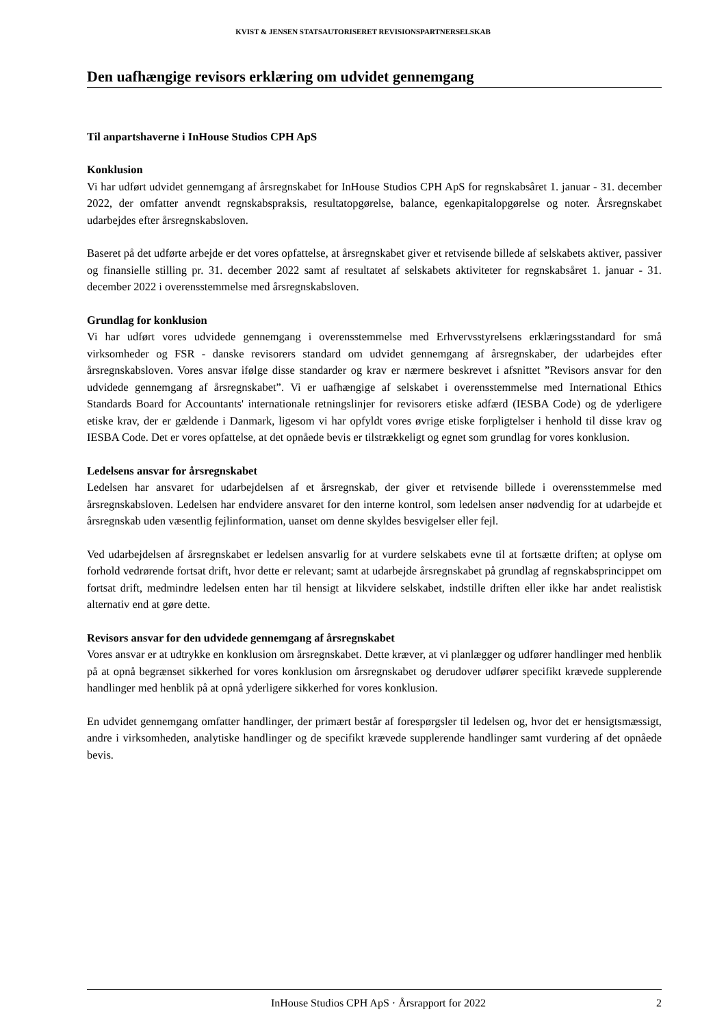KVIST & JENSEN STATSAUTORISERET REVISIONSPARTNERSELSKAB
Den uafhængige revisors erklæring om udvidet gennemgang
Til anpartshaverne i InHouse Studios CPH ApS
Konklusion
Vi har udført udvidet gennemgang af årsregnskabet for InHouse Studios CPH ApS for regnskabsåret 1. januar - 31. december 2022, der omfatter anvendt regnskabspraksis, resultatopgørelse, balance, egenkapitalopgørelse og noter. Årsregnskabet udarbejdes efter årsregnskabsloven.
Baseret på det udførte arbejde er det vores opfattelse, at årsregnskabet giver et retvisende billede af selskabets aktiver, passiver og finansielle stilling pr. 31. december 2022 samt af resultatet af selskabets aktiviteter for regnskabsåret 1. januar - 31. december 2022 i overensstemmelse med årsregnskabsloven.
Grundlag for konklusion
Vi har udført vores udvidede gennemgang i overensstemmelse med Erhvervsstyrelsens erklæringsstandard for små virksomheder og FSR - danske revisorers standard om udvidet gennemgang af årsregnskaber, der udarbejdes efter årsregnskabsloven. Vores ansvar ifølge disse standarder og krav er nærmere beskrevet i afsnittet ”Revisors ansvar for den udvidede gennemgang af årsregnskabet”. Vi er uafhængige af selskabet i overensstemmelse med International Ethics Standards Board for Accountants' internationale retningslinjer for revisorers etiske adfærd (IESBA Code) og de yderligere etiske krav, der er gældende i Danmark, ligesom vi har opfyldt vores øvrige etiske forpligtelser i henhold til disse krav og IESBA Code. Det er vores opfattelse, at det opnåede bevis er tilstrækkeligt og egnet som grundlag for vores konklusion.
Ledelsens ansvar for årsregnskabet
Ledelsen har ansvaret for udarbejdelsen af et årsregnskab, der giver et retvisende billede i overensstemmelse med årsregnskabsloven. Ledelsen har endvidere ansvaret for den interne kontrol, som ledelsen anser nødvendig for at udarbejde et årsregnskab uden væsentlig fejlinformation, uanset om denne skyldes besvigelser eller fejl.
Ved udarbejdelsen af årsregnskabet er ledelsen ansvarlig for at vurdere selskabets evne til at fortsætte driften; at oplyse om forhold vedrørende fortsat drift, hvor dette er relevant; samt at udarbejde årsregnskabet på grundlag af regnskabsprincippet om fortsat drift, medmindre ledelsen enten har til hensigt at likvidere selskabet, indstille driften eller ikke har andet realistisk alternativ end at gøre dette.
Revisors ansvar for den udvidede gennemgang af årsregnskabet
Vores ansvar er at udtrykke en konklusion om årsregnskabet. Dette kræver, at vi planlægger og udfører handlinger med henblik på at opnå begrænset sikkerhed for vores konklusion om årsregnskabet og derudover udfører specifikt krævede supplerende handlinger med henblik på at opnå yderligere sikkerhed for vores konklusion.
En udvidet gennemgang omfatter handlinger, der primært består af forespørgsler til ledelsen og, hvor det er hensigtsmæssigt, andre i virksomheden, analytiske handlinger og de specifikt krævede supplerende handlinger samt vurdering af det opnåede bevis.
InHouse Studios CPH ApS · Årsrapport for 2022 2